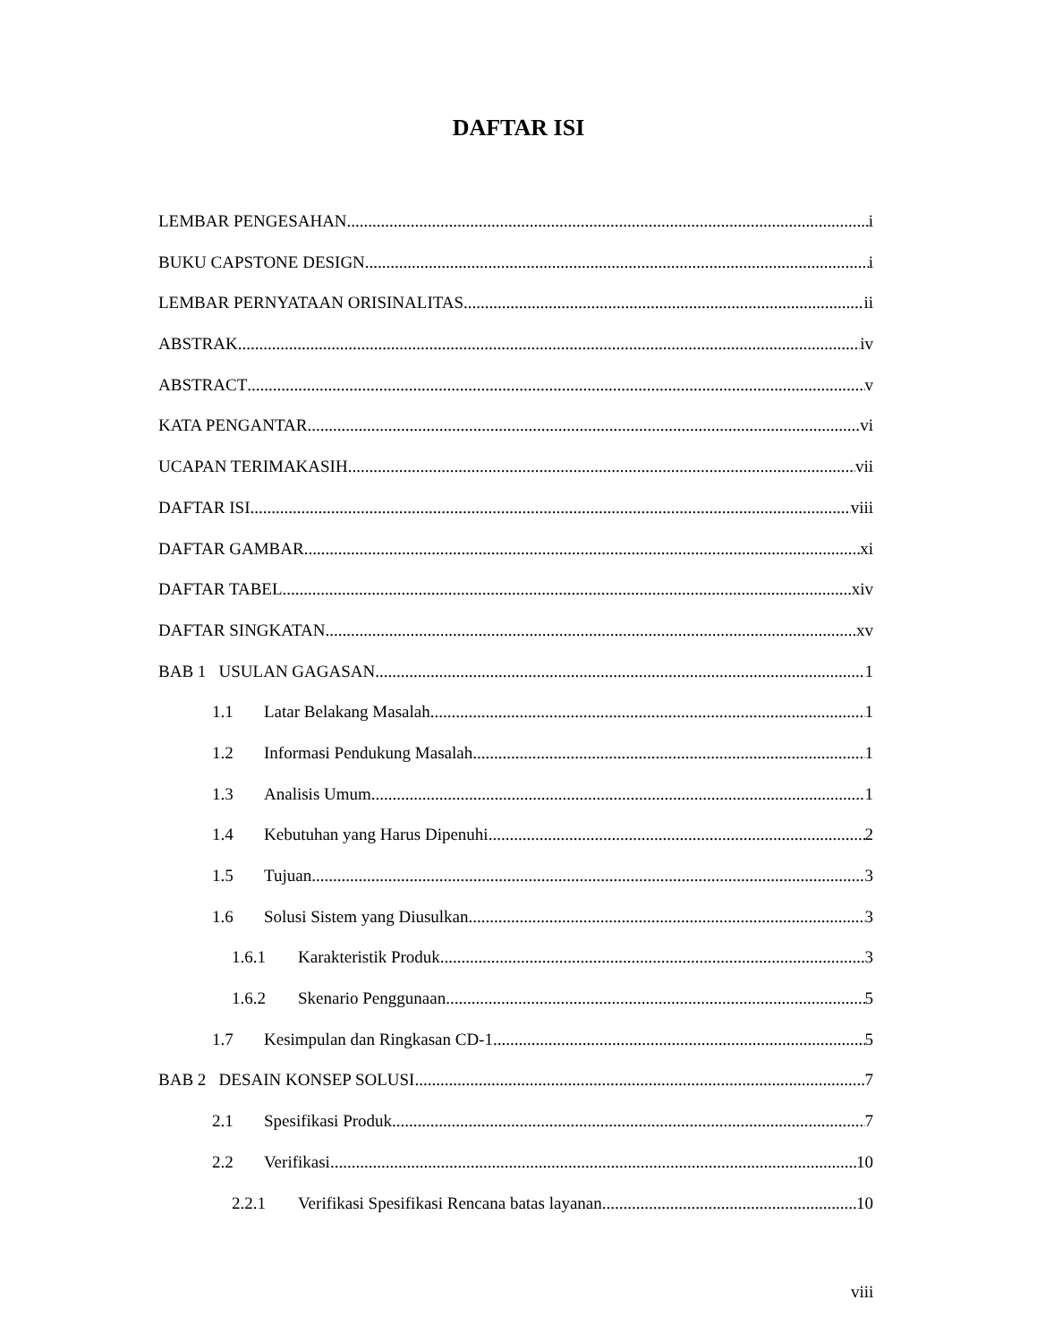DAFTAR ISI
LEMBAR PENGESAHAN i
BUKU CAPSTONE DESIGN i
LEMBAR PERNYATAAN ORISINALITAS ii
ABSTRAK iv
ABSTRACT v
KATA PENGANTAR vi
UCAPAN TERIMAKASIH vii
DAFTAR ISI viii
DAFTAR GAMBAR xi
DAFTAR TABEL xiv
DAFTAR SINGKATAN xv
BAB 1 USULAN GAGASAN 1
1.1 Latar Belakang Masalah 1
1.2 Informasi Pendukung Masalah 1
1.3 Analisis Umum 1
1.4 Kebutuhan yang Harus Dipenuhi 2
1.5 Tujuan 3
1.6 Solusi Sistem yang Diusulkan 3
1.6.1 Karakteristik Produk 3
1.6.2 Skenario Penggunaan 5
1.7 Kesimpulan dan Ringkasan CD-1 5
BAB 2 DESAIN KONSEP SOLUSI 7
2.1 Spesifikasi Produk 7
2.2 Verifikasi 10
2.2.1 Verifikasi Spesifikasi Rencana batas layanan 10
viii